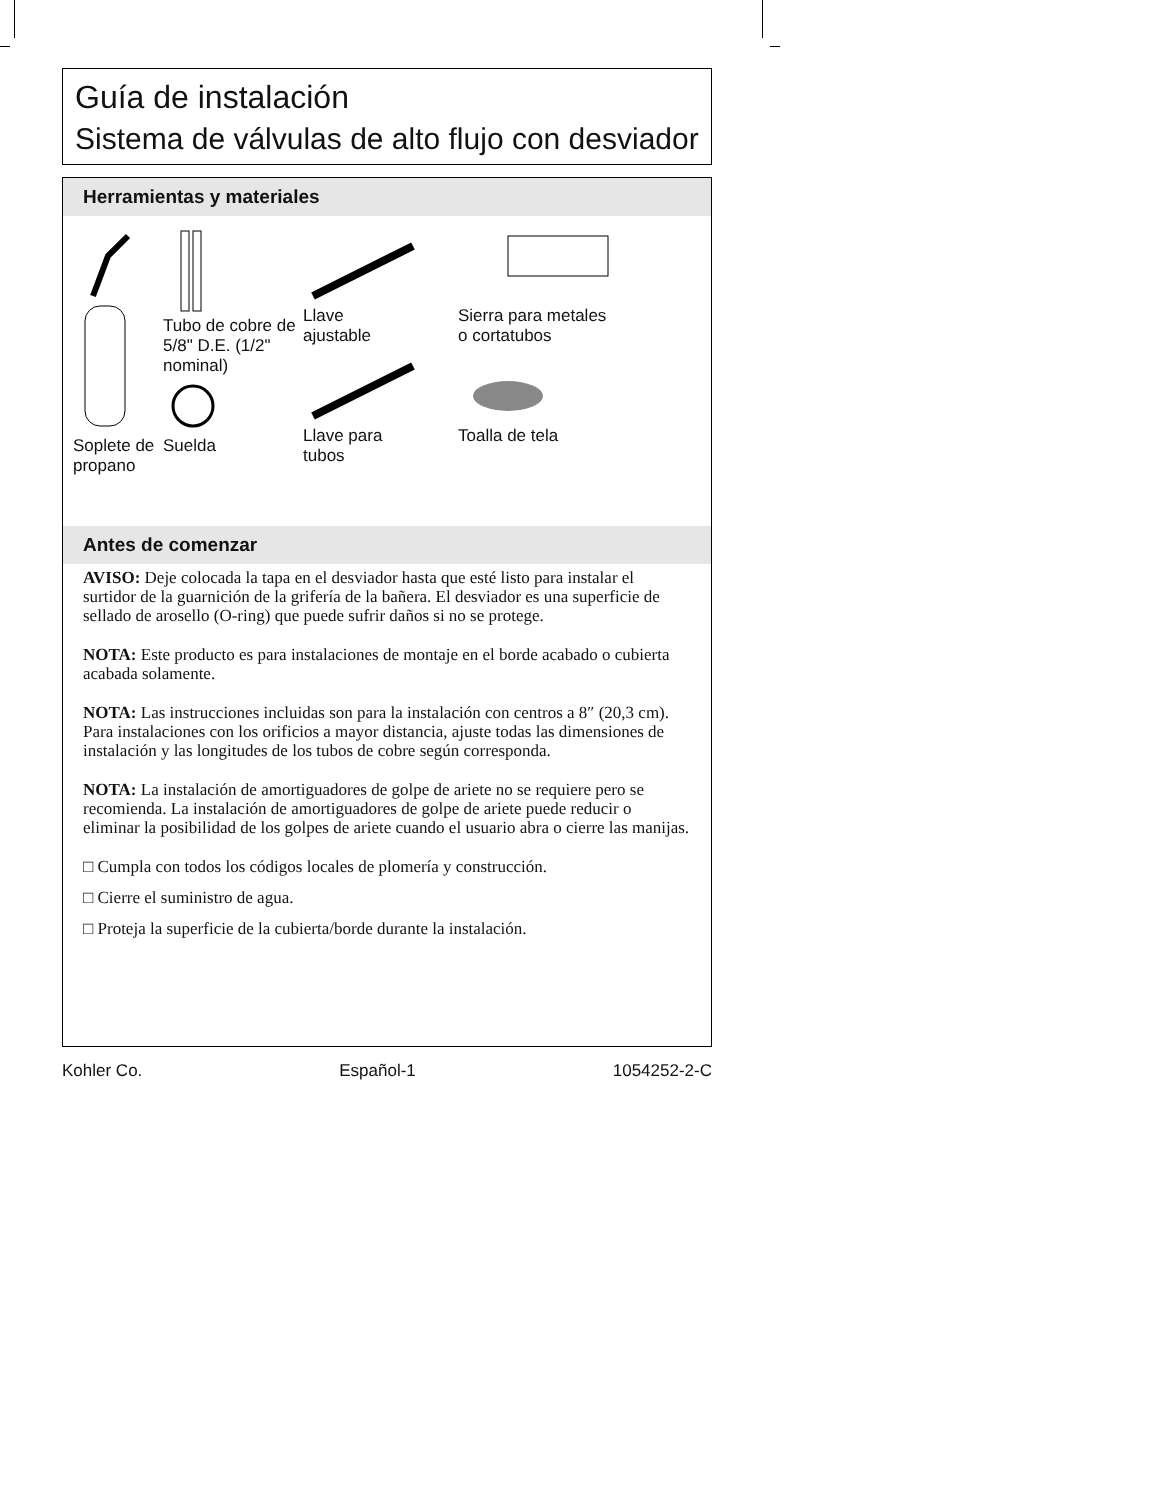Guía de instalación
Sistema de válvulas de alto flujo con desviador
Herramientas y materiales
Soplete de propano
Tubo de cobre de 5/8" D.E. (1/2" nominal)Suelda
Llave
ajustableLlave para
tubos
Sierra para metales
o cortatubosToalla de tela
Antes de comenzar
AVISO: Deje colocada la tapa en el desviador hasta que esté listo para instalar el surtidor de la guarnición de la grifería de la bañera. El desviador es una superficie de sellado de arosello (O-ring) que puede sufrir daños si no se protege.
NOTA: Este producto es para instalaciones de montaje en el borde acabado o cubierta acabada solamente.
NOTA: Las instrucciones incluidas son para la instalación con centros a 8″ (20,3 cm). Para instalaciones con los orificios a mayor distancia, ajuste todas las dimensiones de instalación y las longitudes de los tubos de cobre según corresponda.
NOTA: La instalación de amortiguadores de golpe de ariete no se requiere pero se recomienda. La instalación de amortiguadores de golpe de ariete puede reducir o eliminar la posibilidad de los golpes de ariete cuando el usuario abra o cierre las manijas.
□ Cumpla con todos los códigos locales de plomería y construcción.
□ Cierre el suministro de agua.
□ Proteja la superficie de la cubierta/borde durante la instalación.
Kohler Co. Español-1 1054252-2-C